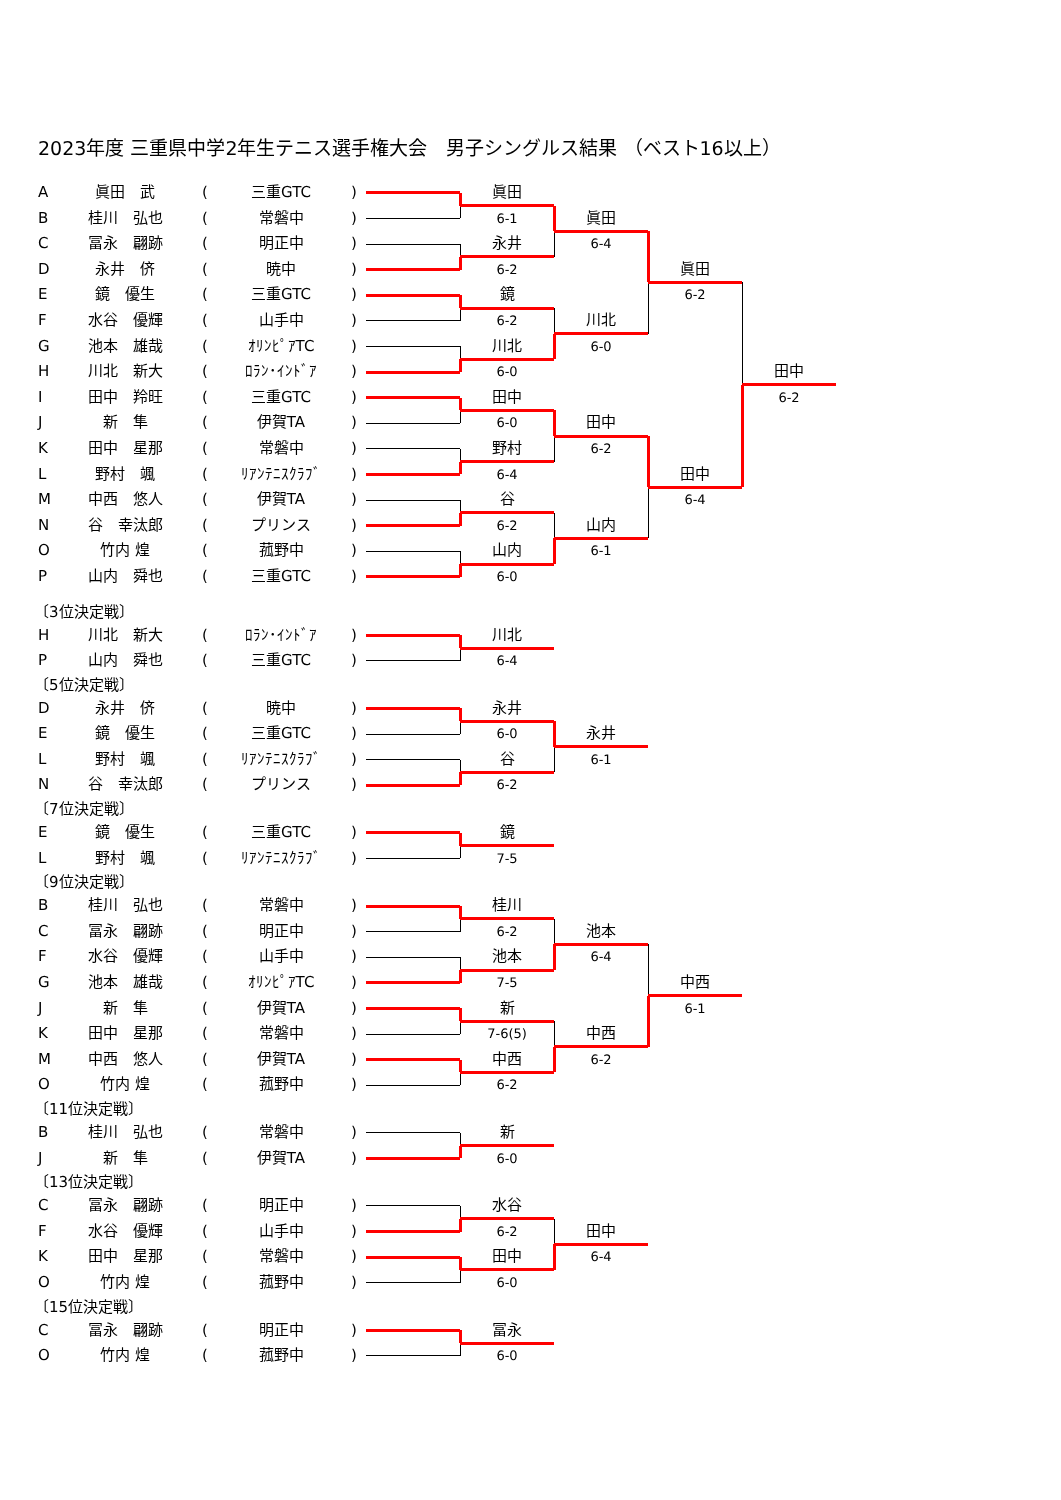2023年度 三重県中学2年生テニス選手権大会　男子シングルス結果 （ベスト16以上）
| A | 眞田 武 | ( | 三重GTC | ) | | 眞田 | | | |
| B | 桂川 弘也 | ( | 常磐中 | ) | | 6-1 | 眞田 | | |
| C | 冨永 翩跡 | ( | 明正中 | ) | | 永井 | 6-4 | | |
| D | 永井 侪 | ( | 暁中 | ) | | 6-2 | | 眞田 | |
| E | 鏡 優生 | ( | 三重GTC | ) | | 鏡 | | 6-2 | |
| F | 水谷 優輝 | ( | 山手中 | ) | | 6-2 | 川北 | | |
| G | 池本 雄哉 | ( | ｵﾘﾝﾋﾟｱTC | ) | | 川北 | 6-0 | | |
| H | 川北 新大 | ( | ﾛﾗﾝ･ｲﾝﾄﾞｱ | ) | | 6-0 | | | 田中 |
| I | 田中 羚旺 | ( | 三重GTC | ) | | 田中 | | | 6-2 |
| J | 新 隼 | ( | 伊賀TA | ) | | 6-0 | 田中 | | |
| K | 田中 星那 | ( | 常磐中 | ) | | 野村 | 6-2 | | |
| L | 野村 颯 | ( | ﾘｱﾝﾃﾆｽｸﾗﾌﾞ | ) | | 6-4 | | 田中 | |
| M | 中西 悠人 | ( | 伊賀TA | ) | | 谷 | | 6-4 | |
| N | 谷 幸汰郎 | ( | プリンス | ) | | 6-2 | 山内 | | |
| O | 竹内 煌 | ( | 菰野中 | ) | | 山内 | 6-1 | | |
| P | 山内 舜也 | ( | 三重GTC | ) | | 6-0 | | | |
〔3位決定戦〕
| H | 川北 新大 | ( | ﾛﾗﾝ･ｲﾝﾄﾞｱ | ) | | 川北 | | | |
| P | 山内 舜也 | ( | 三重GTC | ) | | 6-4 | | | |
〔5位決定戦〕
| D | 永井 侪 | ( | 暁中 | ) | | 永井 | | | |
| E | 鏡 優生 | ( | 三重GTC | ) | | 6-0 | 永井 | | |
| L | 野村 颯 | ( | ﾘｱﾝﾃﾆｽｸﾗﾌﾞ | ) | | 谷 | 6-1 | | |
| N | 谷 幸汰郎 | ( | プリンス | ) | | 6-2 | | | |
〔7位決定戦〕
| E | 鏡 優生 | ( | 三重GTC | ) | | 鏡 | | | |
| L | 野村 颯 | ( | ﾘｱﾝﾃﾆｽｸﾗﾌﾞ | ) | | 7-5 | | | |
〔9位決定戦〕
| B | 桂川 弘也 | ( | 常磐中 | ) | | 桂川 | | | |
| C | 冨永 翩跡 | ( | 明正中 | ) | | 6-2 | 池本 | | |
| F | 水谷 優輝 | ( | 山手中 | ) | | 池本 | 6-4 | | |
| G | 池本 雄哉 | ( | ｵﾘﾝﾋﾟｱTC | ) | | 7-5 | | 中西 | |
| J | 新 隼 | ( | 伊賀TA | ) | | 新 | | 6-1 | |
| K | 田中 星那 | ( | 常磐中 | ) | | 7-6(5) | 中西 | | |
| M | 中西 悠人 | ( | 伊賀TA | ) | | 中西 | 6-2 | | |
| O | 竹内 煌 | ( | 菰野中 | ) | | 6-2 | | | |
〔11位決定戦〕
| B | 桂川 弘也 | ( | 常磐中 | ) | | 新 | | | |
| J | 新 隼 | ( | 伊賀TA | ) | | 6-0 | | | |
〔13位決定戦〕
| C | 冨永 翩跡 | ( | 明正中 | ) | | 水谷 | | | |
| F | 水谷 優輝 | ( | 山手中 | ) | | 6-2 | 田中 | | |
| K | 田中 星那 | ( | 常磐中 | ) | | 田中 | 6-4 | | |
| O | 竹内 煌 | ( | 菰野中 | ) | | 6-0 | | | |
〔15位決定戦〕
| C | 冨永 翩跡 | ( | 明正中 | ) | | 冨永 | | | |
| O | 竹内 煌 | ( | 菰野中 | ) | | 6-0 | | | |